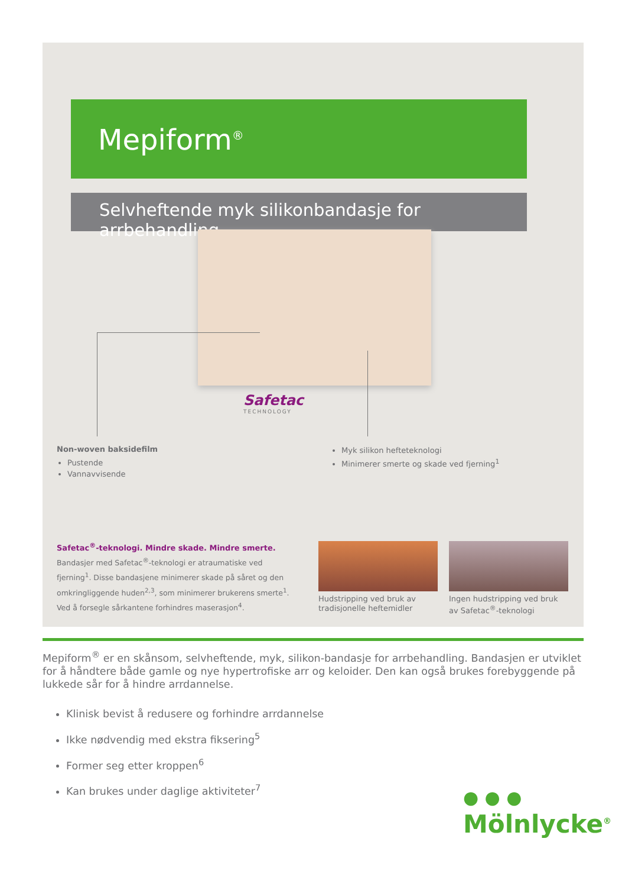Mepiform<sup>®</sup>
Selvheftende myk silikonbandasje for arrbehandling
Safetac
TECHNOLOGY
Non-woven baksidefilm
Pustende
Vannavvisende
Myk silikon hefteteknologi
Minimerer smerte og skade ved fjerning<sup>1</sup>
Safetac<sup>®</sup>-teknologi. Mindre skade. Mindre smerte.
Bandasjer med Safetac<sup>®</sup>-teknologi er atraumatiske ved fjerning<sup>1</sup>. Disse bandasjene minimerer skade på såret og den omkringliggende huden<sup>2,3</sup>, som minimerer brukerens smerte<sup>1</sup>. Ved å forsegle sårkantene forhindres maserasjon<sup>4</sup>.
Hudstripping ved bruk av
tradisjonelle heftemidler
Ingen hudstripping ved bruk
av Safetac<sup>®</sup>-teknologi
Mepiform<sup>®</sup> er en skånsom, selvheftende, myk, silikon-bandasje for arrbehandling. Bandasjen er utviklet for å håndtere både gamle og nye hypertrofiske arr og keloider. Den kan også brukes forebyggende på lukkede sår for å hindre arrdannelse.
Klinisk bevist å redusere og forhindre arrdannelse
Ikke nødvendig med ekstra fiksering<sup>5</sup>
Former seg etter kroppen<sup>6</sup>
Kan brukes under daglige aktiviteter<sup>7</sup>
● ● ●
Mölnlycke<sup>®</sup>